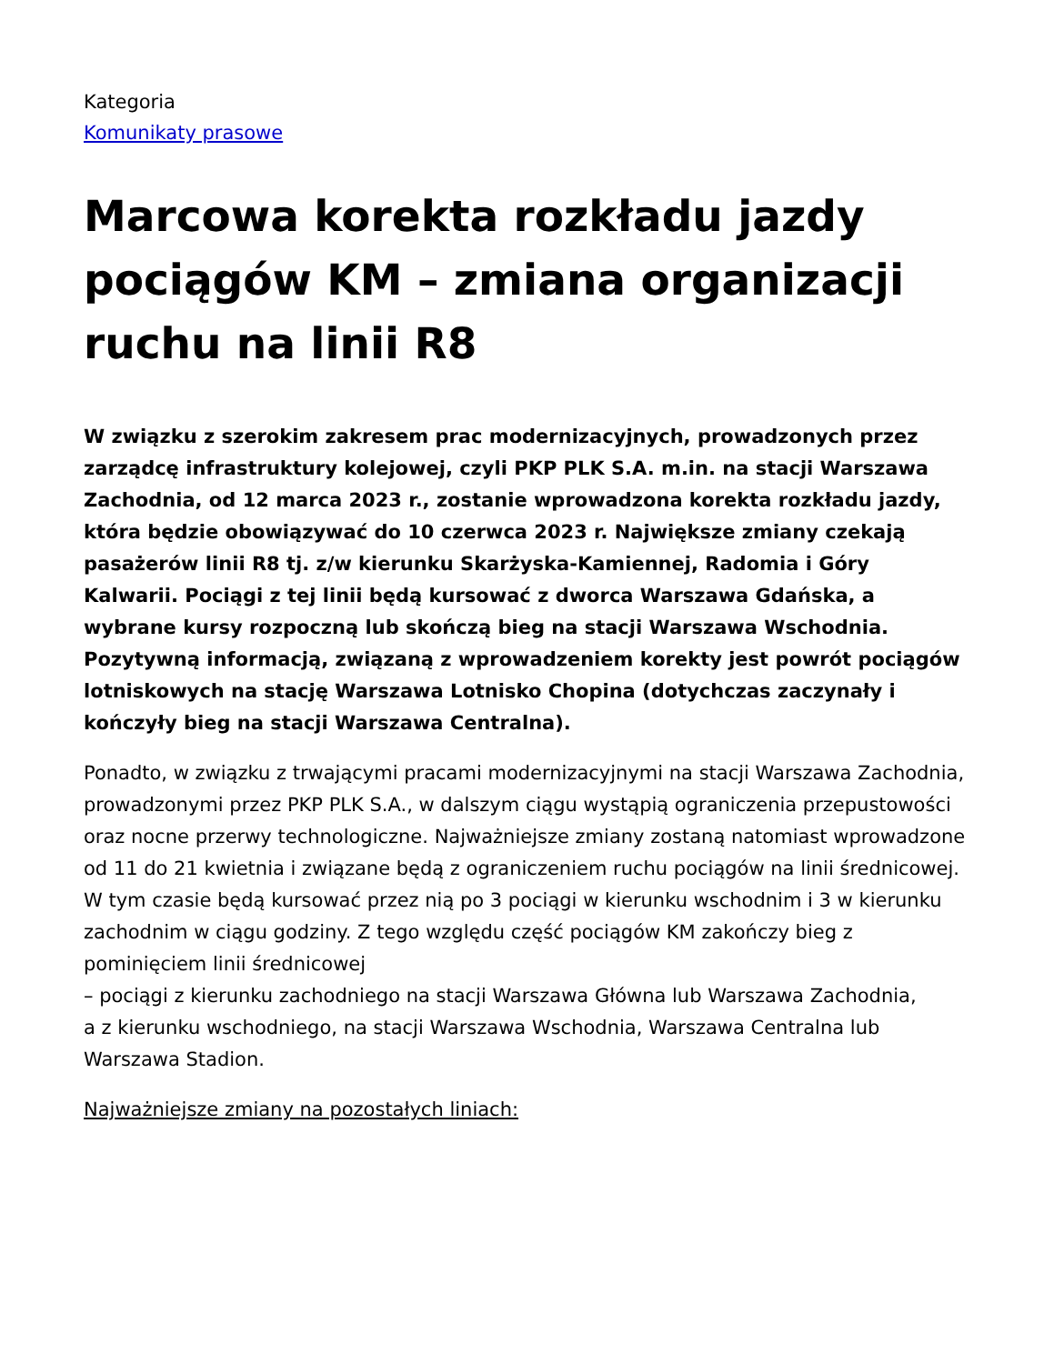Kategoria
Komunikaty prasowe
Marcowa korekta rozkładu jazdy pociągów KM – zmiana organizacji ruchu na linii R8
W związku z szerokim zakresem prac modernizacyjnych, prowadzonych przez zarządcę infrastruktury kolejowej, czyli PKP PLK S.A. m.in. na stacji Warszawa Zachodnia, od 12 marca 2023 r., zostanie wprowadzona korekta rozkładu jazdy, która będzie obowiązywać do 10 czerwca 2023 r. Największe zmiany czekają pasażerów linii R8 tj. z/w kierunku Skarżyska-Kamiennej, Radomia i Góry Kalwarii. Pociągi z tej linii będą kursować z dworca Warszawa Gdańska, a wybrane kursy rozpoczną lub skończą bieg na stacji Warszawa Wschodnia. Pozytywną informacją, związaną z wprowadzeniem korekty jest powrót pociągów lotniskowych na stację Warszawa Lotnisko Chopina (dotychczas zaczynały i kończyły bieg na stacji Warszawa Centralna).
Ponadto, w związku z trwającymi pracami modernizacyjnymi na stacji Warszawa Zachodnia, prowadzonymi przez PKP PLK S.A., w dalszym ciągu wystąpią ograniczenia przepustowości oraz nocne przerwy technologiczne. Najważniejsze zmiany zostaną natomiast wprowadzone od 11 do 21 kwietnia i związane będą z ograniczeniem ruchu pociągów na linii średnicowej. W tym czasie będą kursować przez nią po 3 pociągi w kierunku wschodnim i 3 w kierunku zachodnim w ciągu godziny. Z tego względu część pociągów KM zakończy bieg z pominięciem linii średnicowej
– pociągi z kierunku zachodniego na stacji Warszawa Główna lub Warszawa Zachodnia,
a z kierunku wschodniego, na stacji Warszawa Wschodnia, Warszawa Centralna lub Warszawa Stadion.
Najważniejsze zmiany na pozostałych liniach: